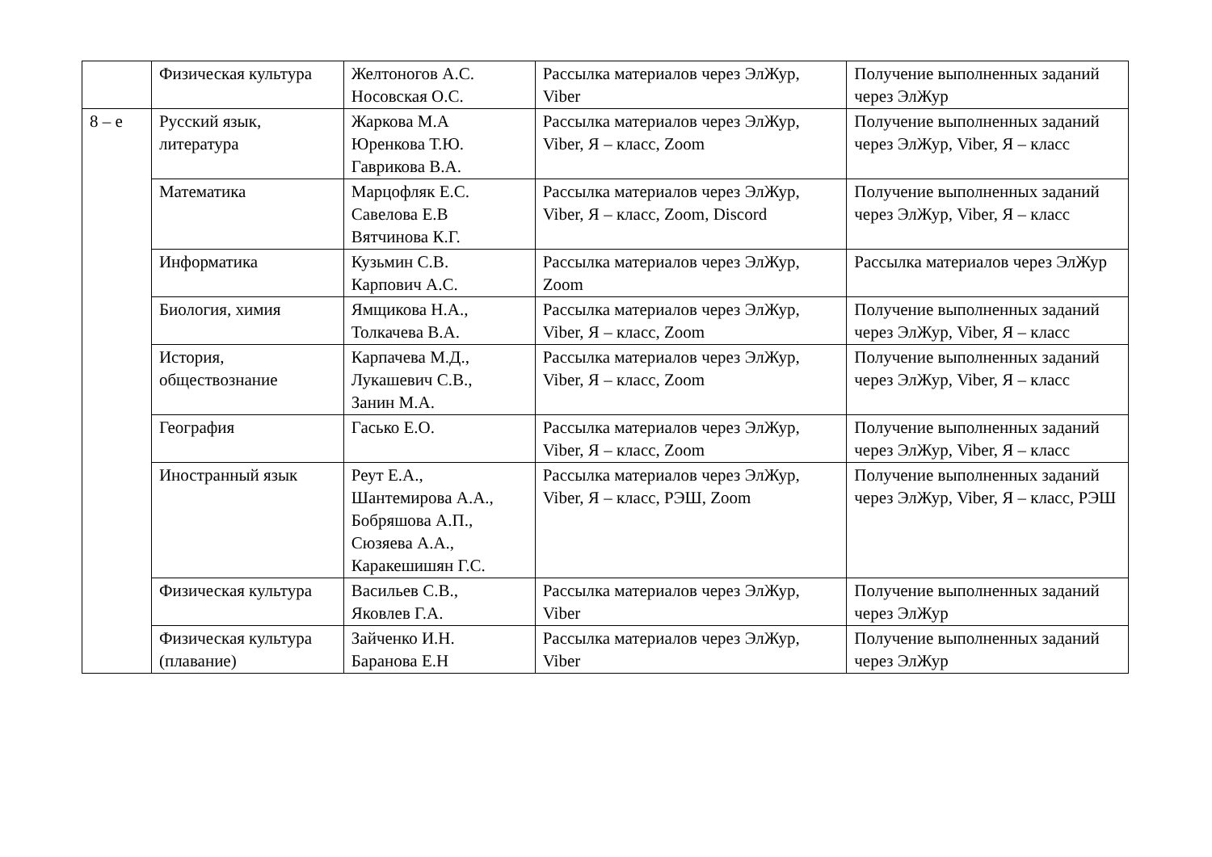| | Физическая культура | Желтоногов А.С. Носовская О.С. | Рассылка материалов через ЭлЖур, Viber | Получение выполненных заданий через ЭлЖур |
| 8 – е | Русский язык, литература | Жаркова М.А Юренкова Т.Ю. Гаврикова В.А. | Рассылка материалов через ЭлЖур, Viber, Я – класс, Zoom | Получение выполненных заданий через ЭлЖур, Viber, Я – класс |
| | Математика | Марцофляк Е.С. Савелова Е.В Вятчинова К.Г. | Рассылка материалов через ЭлЖур, Viber, Я – класс, Zoom, Discord | Получение выполненных заданий через ЭлЖур, Viber, Я – класс |
| | Информатика | Кузьмин С.В. Карпович А.С. | Рассылка материалов через ЭлЖур, Zoom | Рассылка материалов через ЭлЖур |
| | Биология, химия | Ямщикова Н.А., Толкачева В.А. | Рассылка материалов через ЭлЖур, Viber, Я – класс, Zoom | Получение выполненных заданий через ЭлЖур, Viber, Я – класс |
| | История, обществознание | Карпачева М.Д., Лукашевич С.В., Занин М.А. | Рассылка материалов через ЭлЖур, Viber, Я – класс, Zoom | Получение выполненных заданий через ЭлЖур, Viber, Я – класс |
| | География | Гасько Е.О. | Рассылка материалов через ЭлЖур, Viber, Я – класс, Zoom | Получение выполненных заданий через ЭлЖур, Viber, Я – класс |
| | Иностранный язык | Реут Е.А., Шантемирова А.А., Бобряшова А.П., Сюзяева А.А., Каракешишян Г.С. | Рассылка материалов через ЭлЖур, Viber, Я – класс, РЭШ, Zoom | Получение выполненных заданий через ЭлЖур, Viber, Я – класс, РЭШ |
| | Физическая культура | Васильев С.В., Яковлев Г.А. | Рассылка материалов через ЭлЖур, Viber | Получение выполненных заданий через ЭлЖур |
| | Физическая культура (плавание) | Зайченко И.Н. Баранова Е.Н | Рассылка материалов через ЭлЖур, Viber | Получение выполненных заданий через ЭлЖур |